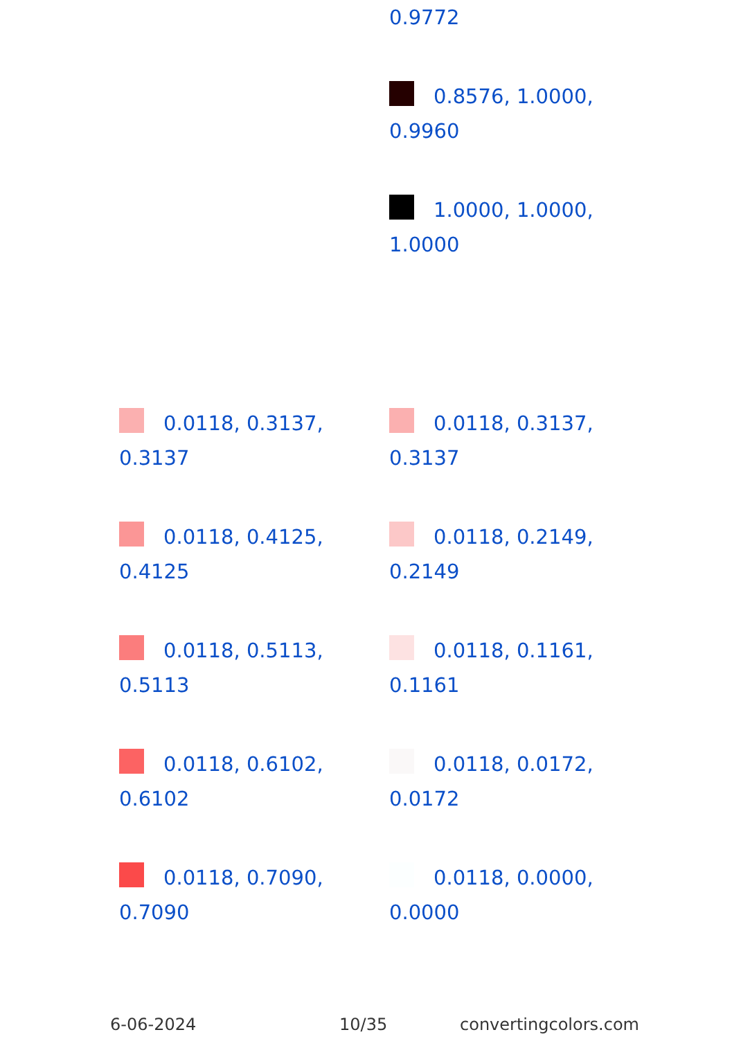0.9772
0.8576, 1.0000, 0.9960
1.0000, 1.0000, 1.0000
0.0118, 0.3137, 0.3137
0.0118, 0.3137, 0.3137
0.0118, 0.4125, 0.4125
0.0118, 0.2149, 0.2149
0.0118, 0.5113, 0.5113
0.0118, 0.1161, 0.1161
0.0118, 0.6102, 0.6102
0.0118, 0.0172, 0.0172
0.0118, 0.7090, 0.7090
0.0118, 0.0000, 0.0000
6-06-2024 10/35 convertingcolors.com